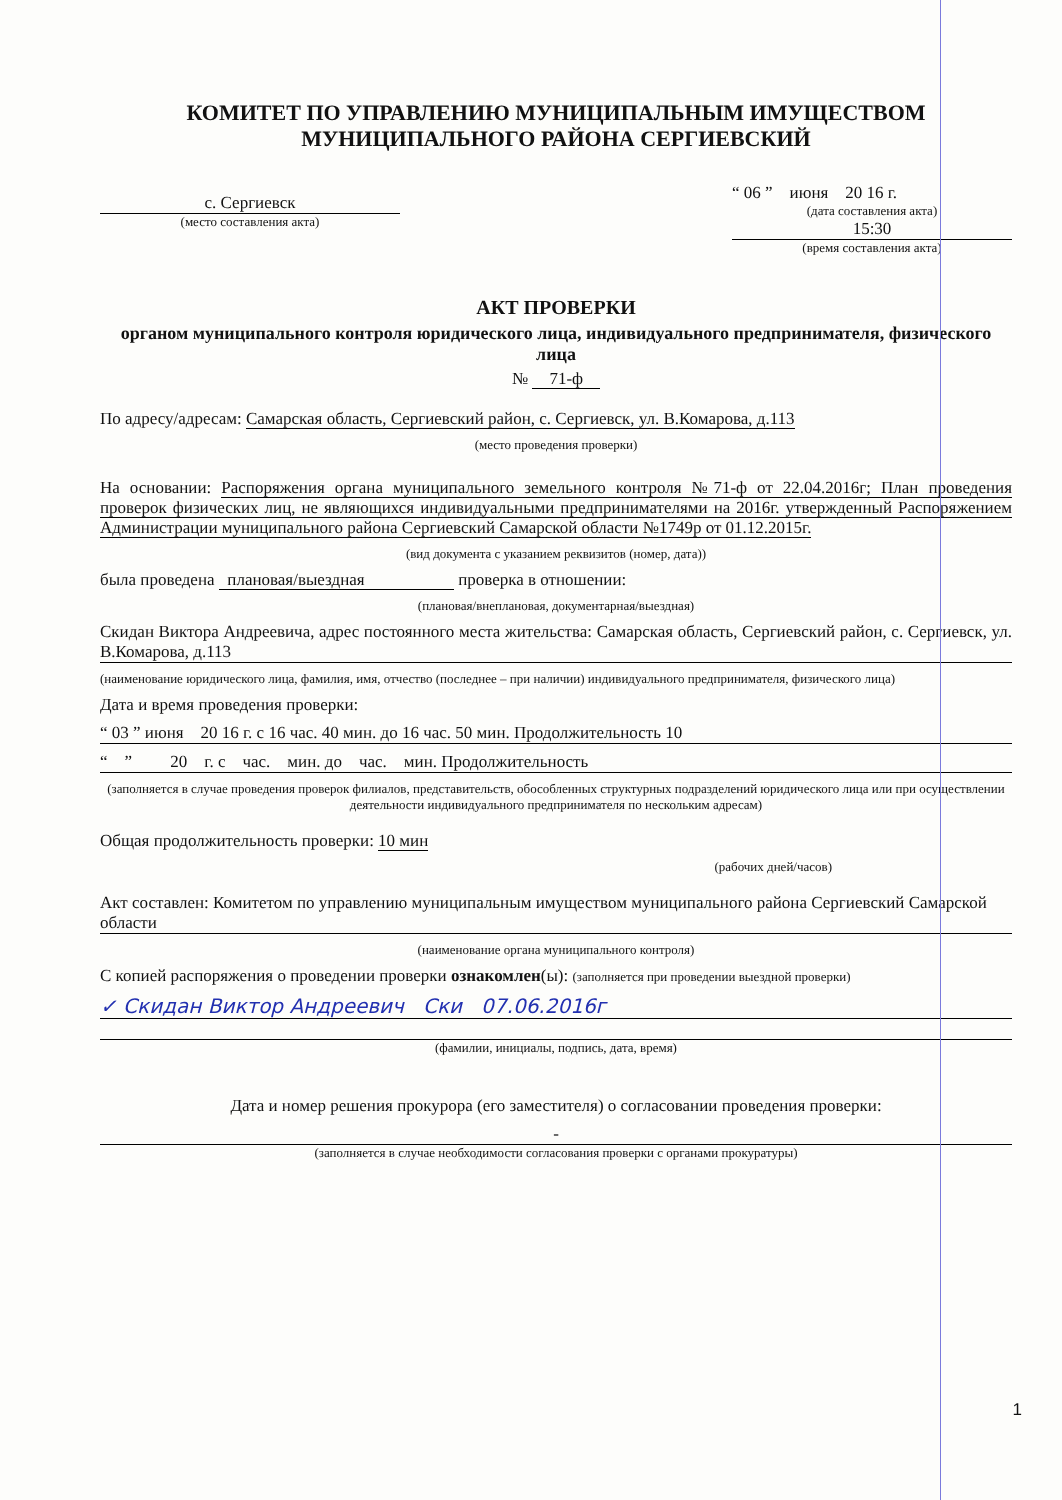КОМИТЕТ ПО УПРАВЛЕНИЮ МУНИЦИПАЛЬНЫМ ИМУЩЕСТВОМ
МУНИЦИПАЛЬНОГО РАЙОНА СЕРГИЕВСКИЙ
с. Сергиевск
(место составления акта)
“ 06 ” июня 20 16 г.
(дата составления акта)
15:30
(время составления акта)
АКТ ПРОВЕРКИ
органом муниципального контроля юридического лица, индивидуального предпринимателя, физического лица
№ 71-ф
По адресу/адресам: Самарская область, Сергиевский район, с. Сергиевск, ул. В.Комарова, д.113
(место проведения проверки)
На основании: Распоряжения органа муниципального земельного контроля №71-ф от 22.04.2016г; План проведения проверок физических лиц, не являющихся индивидуальными предпринимателями на 2016г. утвержденный Распоряжением Администрации муниципального района Сергиевский Самарской области №1749р от 01.12.2015г.
(вид документа с указанием реквизитов (номер, дата))
была проведена плановая/выездная проверка в отношении:
(плановая/внеплановая, документарная/выездная)
Скидан Виктора Андреевича, адрес постоянного места жительства: Самарская область, Сергиевский район, с. Сергиевск, ул. В.Комарова, д.113
(наименование юридического лица, фамилия, имя, отчество (последнее – при наличии) индивидуального предпринимателя, физического лица)
Дата и время проведения проверки:
“ 03 ” июня 20 16 г. с 16 час. 40 мин. до 16 час. 50 мин. Продолжительность 10
“ ” 20 г. с час. мин. до час. мин. Продолжительность
(заполняется в случае проведения проверок филиалов, представительств, обособленных структурных подразделений юридического лица или при осуществлении деятельности индивидуального предпринимателя по нескольким адресам)
Общая продолжительность проверки: 10 мин
(рабочих дней/часов)
Акт составлен: Комитетом по управлению муниципальным имуществом муниципального района Сергиевский Самарской области
(наименование органа муниципального контроля)
С копией распоряжения о проведении проверки ознакомлен(ы): (заполняется при проведении выездной проверки)
✓ Скидан Виктор Андреевич Ски 07.06.2016г
(фамилии, инициалы, подпись, дата, время)
Дата и номер решения прокурора (его заместителя) о согласовании проведения проверки:
-
(заполняется в случае необходимости согласования проверки с органами прокуратуры)
1